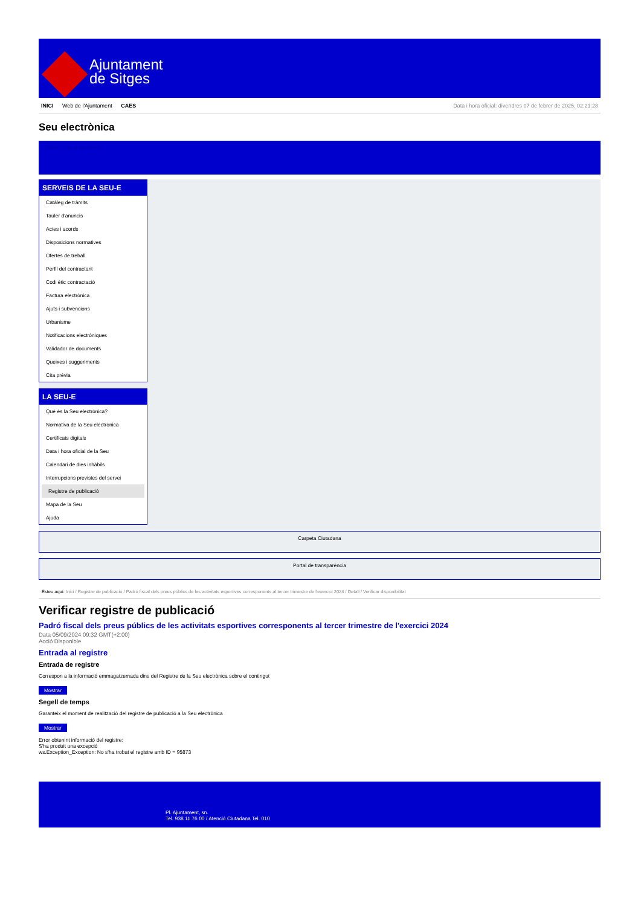Ajuntament
de Sitges
INICI Web de l'Ajuntament CAES Data i hora oficial: divendres 07 de febrer de 2025, 02:21:28
Seu electrònica
Obtenir còpia autèntica
SERVEIS DE LA SEU-E
Catàleg de tràmits
Tauler d'anuncis
Actes i acords
Disposicions normatives
Ofertes de treball
Perfil del contractant
Codi ètic contractació
Factura electrònica
Ajuts i subvencions
Urbanisme
Notificacions electròniques
Validador de documents
Queixes i suggeriments
Cita prèvia
LA SEU-E
Què és la Seu electrònica?
Normativa de la Seu electrònica
Certificats digitals
Data i hora oficial de la Seu
Calendari de dies inhàbils
Interrupcions previstes del servei
Registre de publicació
Mapa de la Seu
Ajuda
Carpeta Ciutadana
Portal de transparència
Esteu aquí: Inici / Registre de publicació / Padró fiscal dels preus públics de les activitats esportives corresponents al tercer trimestre de l'exercici 2024 / Detall / Verificar disponibilitat
Verificar registre de publicació
Padró fiscal dels preus públics de les activitats esportives corresponents al tercer trimestre de l'exercici 2024
Data 05/09/2024 09:32 GMT(+2:00)
Acció Disponible
Entrada al registre
Entrada de registre
Correspon a la informació emmagatzemada dins del Registre de la Seu electrònica sobre el contingut
Mostrar
Segell de temps
Garanteix el moment de realització del registre de publicació a la Seu electrònica
Mostrar
Error obtenint informació del registre:
S'ha produit una excepció
ws.Exception_Exception: No s'ha trobat el registre amb ID = 95873
Pl. Ajuntament, sn.
Tel. 938 11 76 00 / Atenció Ciutadana Tel. 010